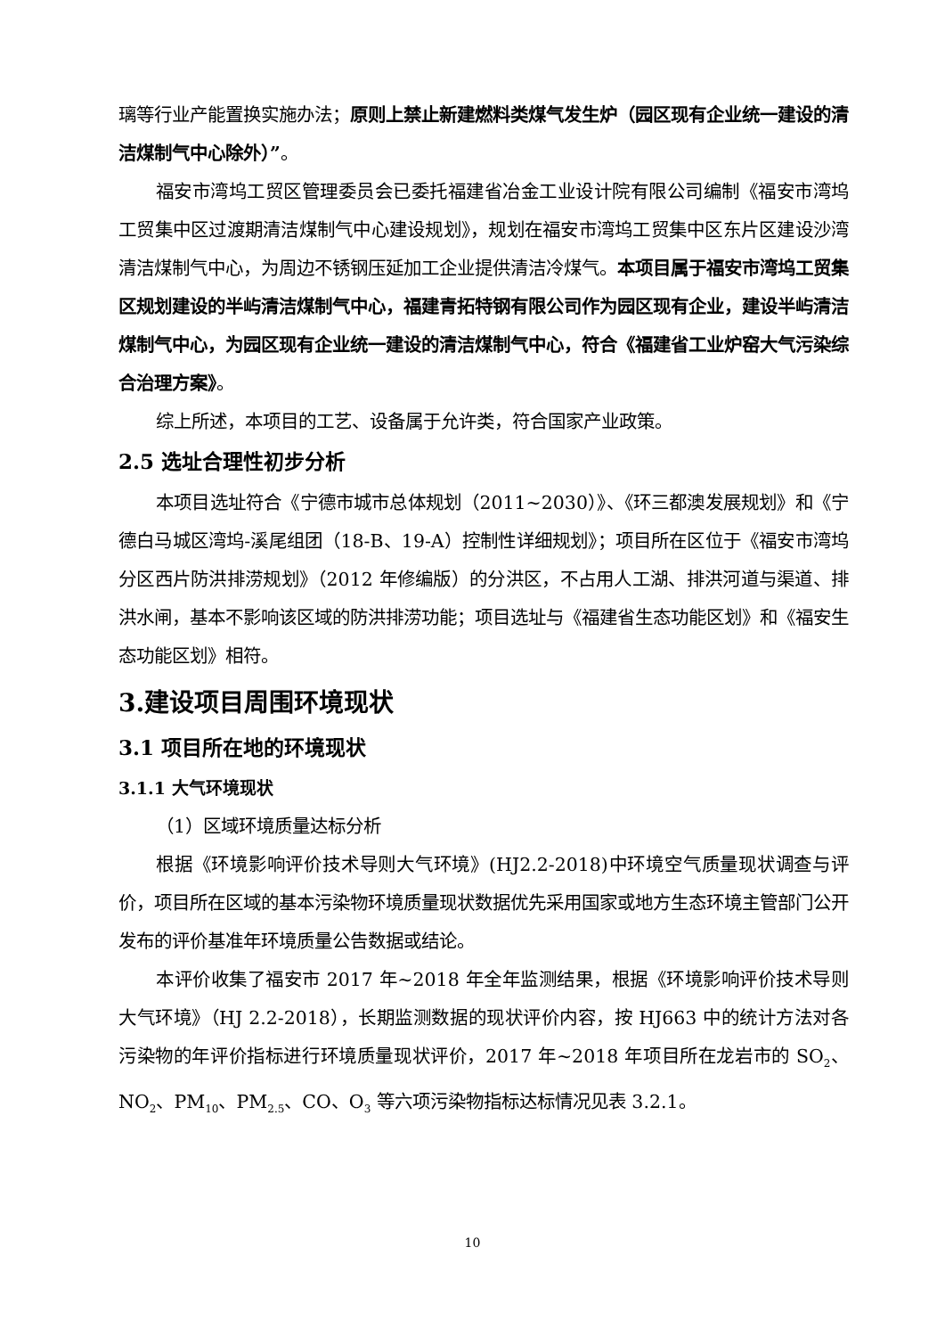璃等行业产能置换实施办法；原则上禁止新建燃料类煤气发生炉（园区现有企业统一建设的清洁煤制气中心除外）”。
福安市湾坞工贸区管理委员会已委托福建省冶金工业设计院有限公司编制《福安市湾坞工贸集中区过渡期清洁煤制气中心建设规划》，规划在福安市湾坞工贸集中区东片区建设沙湾清洁煤制气中心，为周边不锈钢压延加工企业提供清洁冷煤气。本项目属于福安市湾坞工贸集区规划建设的半屿清洁煤制气中心，福建青拓特钢有限公司作为园区现有企业，建设半屿清洁煤制气中心，为园区现有企业统一建设的清洁煤制气中心，符合《福建省工业炉窑大气污染综合治理方案》。
综上所述，本项目的工艺、设备属于允许类，符合国家产业政策。
2.5 选址合理性初步分析
本项目选址符合《宁德市城市总体规划（2011~2030）》、《环三都澳发展规划》和《宁德白马城区湾坞-溪尾组团（18-B、19-A）控制性详细规划》；项目所在区位于《福安市湾坞分区西片防洪排涝规划》（2012 年修编版）的分洪区，不占用人工湖、排洪河道与渠道、排洪水闸，基本不影响该区域的防洪排涝功能；项目选址与《福建省生态功能区划》和《福安生态功能区划》相符。
3.建设项目周围环境现状
3.1 项目所在地的环境现状
3.1.1 大气环境现状
（1）区域环境质量达标分析
根据《环境影响评价技术导则大气环境》(HJ2.2-2018)中环境空气质量现状调查与评价，项目所在区域的基本污染物环境质量现状数据优先采用国家或地方生态环境主管部门公开发布的评价基准年环境质量公告数据或结论。
本评价收集了福安市 2017 年~2018 年全年监测结果，根据《环境影响评价技术导则大气环境》（HJ 2.2-2018），长期监测数据的现状评价内容，按 HJ663 中的统计方法对各污染物的年评价指标进行环境质量现状评价，2017 年~2018 年项目所在龙岩市的 SO<sub>2</sub>、NO<sub>2</sub>、PM<sub>10</sub>、PM<sub>2.5</sub>、CO、O<sub>3</sub> 等六项污染物指标达标情况见表 3.2.1。
10